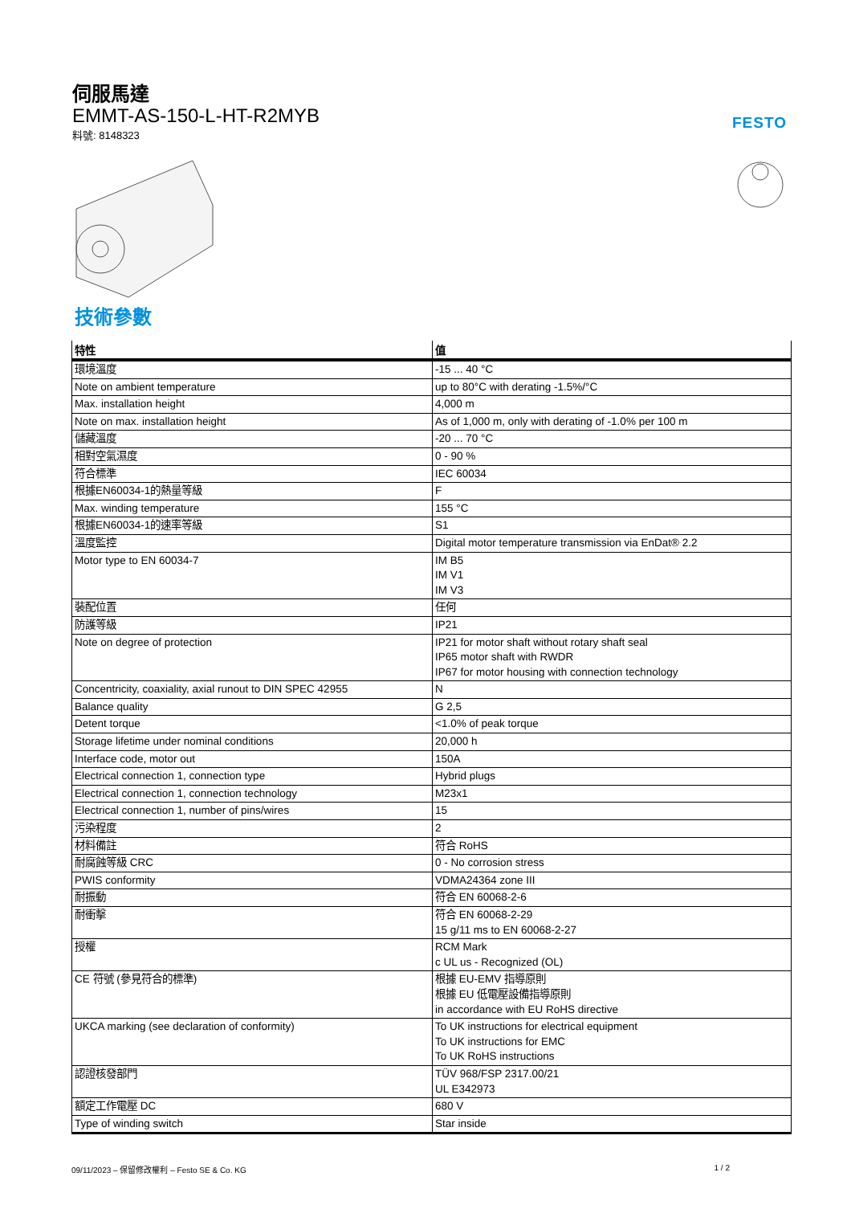伺服馬達
EMMT-AS-150-L-HT-R2MYB
料號: 8148323
FESTO
技術參數
| 特性 | 值 |
| --- | --- |
| 環境溫度 | -15 ... 40 °C |
| Note on ambient temperature | up to 80°C with derating -1.5%/°C |
| Max. installation height | 4,000 m |
| Note on max. installation height | As of 1,000 m, only with derating of -1.0% per 100 m |
| 儲藏溫度 | -20 ... 70 °C |
| 相對空氣濕度 | 0 - 90 % |
| 符合標準 | IEC 60034 |
| 根據EN60034-1的熱量等級 | F |
| Max. winding temperature | 155 °C |
| 根據EN60034-1的速率等級 | S1 |
| 溫度監控 | Digital motor temperature transmission via EnDat® 2.2 |
| Motor type to EN 60034-7 | IM B5 IM V1 IM V3 |
| 裝配位置 | 任何 |
| 防護等級 | IP21 |
| Note on degree of protection | IP21 for motor shaft without rotary shaft seal IP65 motor shaft with RWDR IP67 for motor housing with connection technology |
| Concentricity, coaxiality, axial runout to DIN SPEC 42955 | N |
| Balance quality | G 2,5 |
| Detent torque | <1.0% of peak torque |
| Storage lifetime under nominal conditions | 20,000 h |
| Interface code, motor out | 150A |
| Electrical connection 1, connection type | Hybrid plugs |
| Electrical connection 1, connection technology | M23x1 |
| Electrical connection 1, number of pins/wires | 15 |
| 污染程度 | 2 |
| 材料備註 | 符合 RoHS |
| 耐腐蝕等級 CRC | 0 - No corrosion stress |
| PWIS conformity | VDMA24364 zone III |
| 耐振動 | 符合 EN 60068-2-6 |
| 耐衝擊 | 符合 EN 60068-2-29 15 g/11 ms to EN 60068-2-27 |
| 授權 | RCM Mark c UL us - Recognized (OL) |
| CE 符號 (參見符合的標準) | 根據 EU-EMV 指導原則 根據 EU 低電壓設備指導原則 in accordance with EU RoHS directive |
| UKCA marking (see declaration of conformity) | To UK instructions for electrical equipment To UK instructions for EMC To UK RoHS instructions |
| 認證核發部門 | TÜV 968/FSP 2317.00/21 UL E342973 |
| 額定工作電壓 DC | 680 V |
| Type of winding switch | Star inside |
09/11/2023 – 保留修改權利 – Festo SE & Co. KG 1 / 2